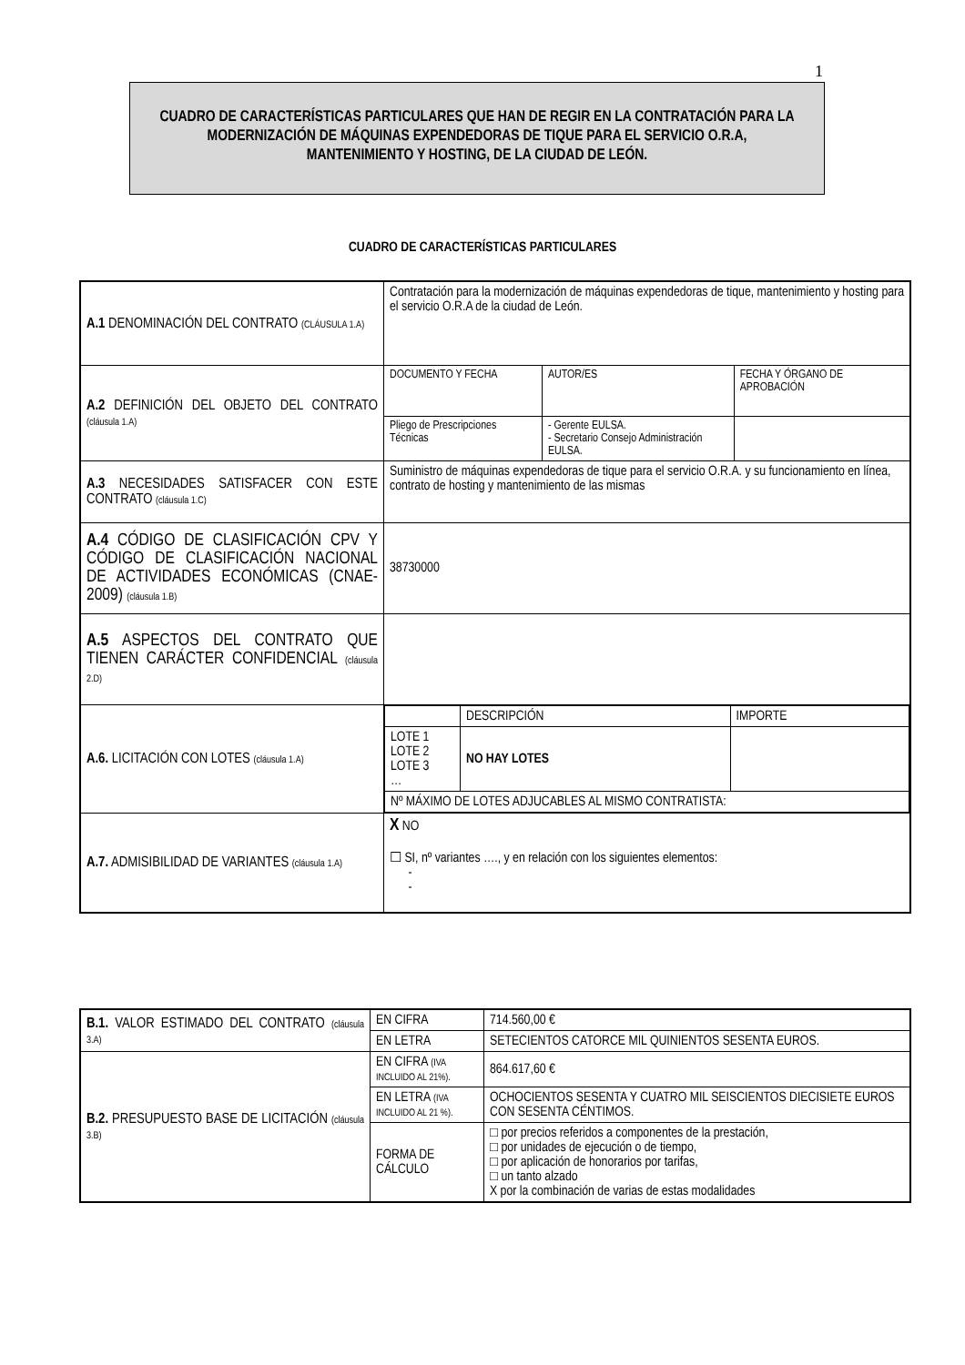1
CUADRO DE CARACTERÍSTICAS PARTICULARES QUE HAN DE REGIR EN LA CONTRATACIÓN PARA LA MODERNIZACIÓN DE MÁQUINAS EXPENDEDORAS DE TIQUE PARA EL SERVICIO O.R.A, MANTENIMIENTO Y HOSTING, DE LA CIUDAD DE LEÓN.
CUADRO DE CARACTERÍSTICAS PARTICULARES
| A.1 DENOMINACIÓN DEL CONTRATO (CLÁUSULA 1.A) | Contratación para la modernización de máquinas expendedoras de tique, mantenimiento y hosting para el servicio O.R.A de la ciudad de León. | | |
| A.2 DEFINICIÓN DEL OBJETO DEL CONTRATO (cláusula 1.A) | DOCUMENTO Y FECHA | AUTOR/ES | FECHA Y ÓRGANO DE APROBACIÓN |
| | Pliego de Prescripciones Técnicas | - Gerente EULSA. - Secretario Consejo Administración EULSA. | |
| A.3 NECESIDADES SATISFACER CON ESTE CONTRATO (cláusula 1.C) | Suministro de máquinas expendedoras de tique para el servicio O.R.A. y su funcionamiento en línea, contrato de hosting y mantenimiento de las mismas | | |
| A.4 CÓDIGO DE CLASIFICACIÓN CPV Y CÓDIGO DE CLASIFICACIÓN NACIONAL DE ACTIVIDADES ECONÓMICAS (CNAE-2009) (cláusula 1.B) | 38730000 | | |
| A.5 ASPECTOS DEL CONTRATO QUE TIENEN CARÁCTER CONFIDENCIAL (cláusula 2.D) | | | |
| A.6. LICITACIÓN CON LOTES (cláusula 1.A) | / / DESCRIPCIÓN / IMPORTE / / LOTE 1 LOTE 2 LOTE 3 … / NO HAY LOTES / / / Nº MÁXIMO DE LOTES ADJUCABLES AL MISMO CONTRATISTA: / / / | | |
| A.7. ADMISIBILIDAD DE VARIANTES (cláusula 1.A) | X NO ☐ SI, nº variantes …., y en relación con los siguientes elementos: - - | | |
| B.1. VALOR ESTIMADO DEL CONTRATO (cláusula 3.A) | EN CIFRA | 714.560,00 € |
| | EN LETRA | SETECIENTOS CATORCE MIL QUINIENTOS SESENTA EUROS. |
| B.2. PRESUPUESTO BASE DE LICITACIÓN (cláusula 3.B) | EN CIFRA (IVA INCLUIDO AL 21%). | 864.617,60 € |
| | EN LETRA (IVA INCLUIDO AL 21 %). | OCHOCIENTOS SESENTA Y CUATRO MIL SEISCIENTOS DIECISIETE EUROS CON SESENTA CÉNTIMOS. |
| | FORMA DE CÁLCULO | □ por precios referidos a componentes de la prestación, □ por unidades de ejecución o de tiempo, □ por aplicación de honorarios por tarifas, □ un tanto alzado X por la combinación de varias de estas modalidades |